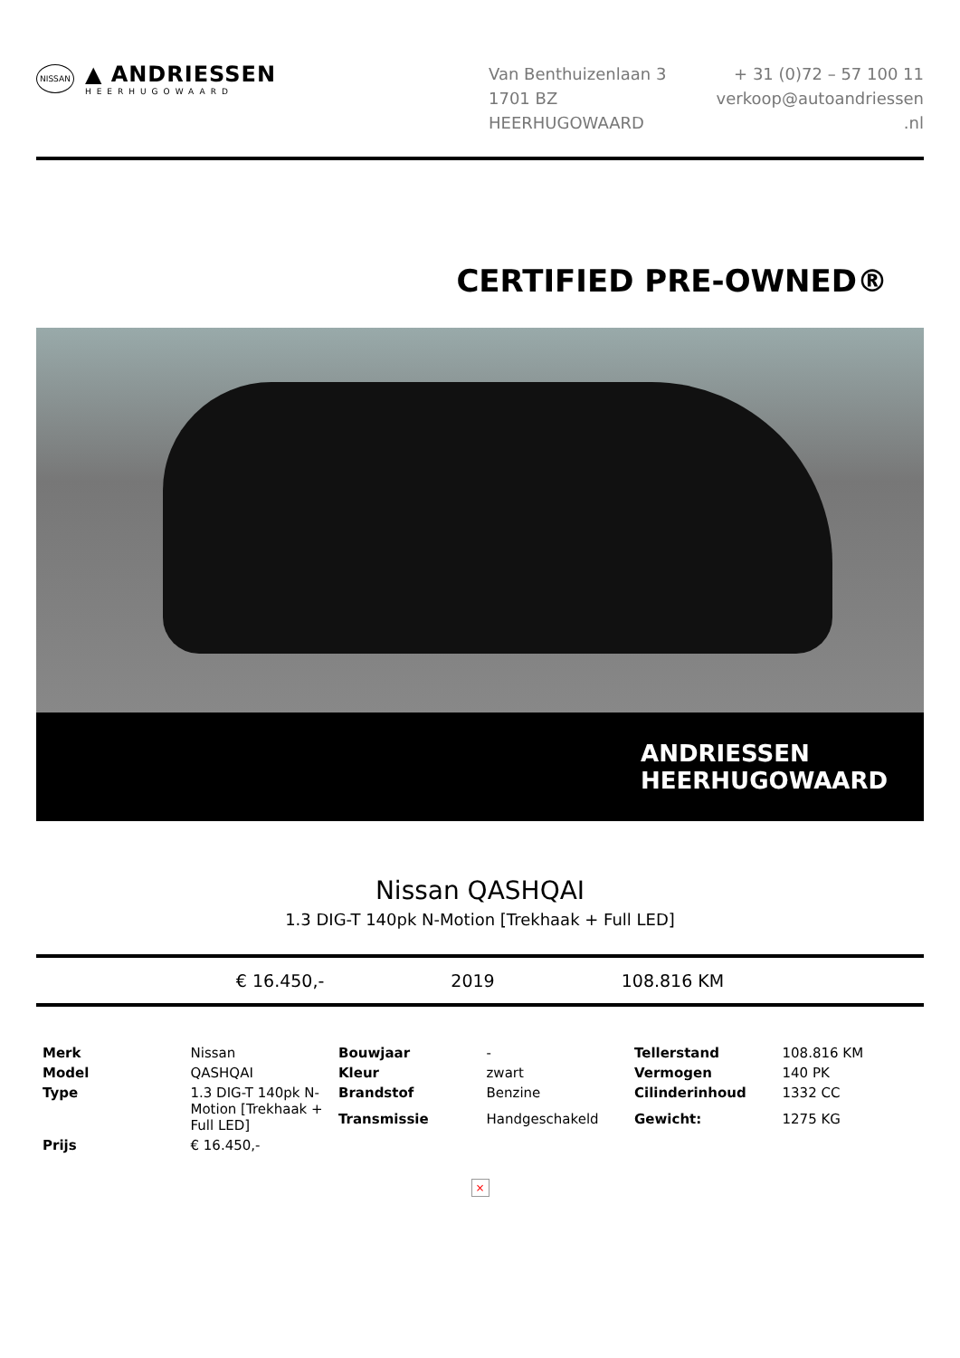NISSAN
▲ ANDRIESSEN
HEERHUGOWAARD
Van Benthuizenlaan 3
1701 BZ
HEERHUGOWAARD
+ 31 (0)72 – 57 100 11
verkoop@autoandriessen
.nl
CERTIFIED PRE-OWNED®
ANDRIESSEN
HEERHUGOWAARD
Nissan QASHQAI
1.3 DIG-T 140pk N-Motion [Trekhaak + Full LED]
€ 16.450,- 2019 108.816 KM
| Merk | Nissan | Bouwjaar | - | Tellerstand | 108.816 KM |
| Model | QASHQAI | Kleur | zwart | Vermogen | 140 PK |
| Type | 1.3 DIG-T 140pk N-Motion [Trekhaak + Full LED] | Brandstof | Benzine | Cilinderinhoud | 1332 CC |
| | | Transmissie | Handgeschakeld | Gewicht: | 1275 KG |
| Prijs | € 16.450,- | | | | |
×